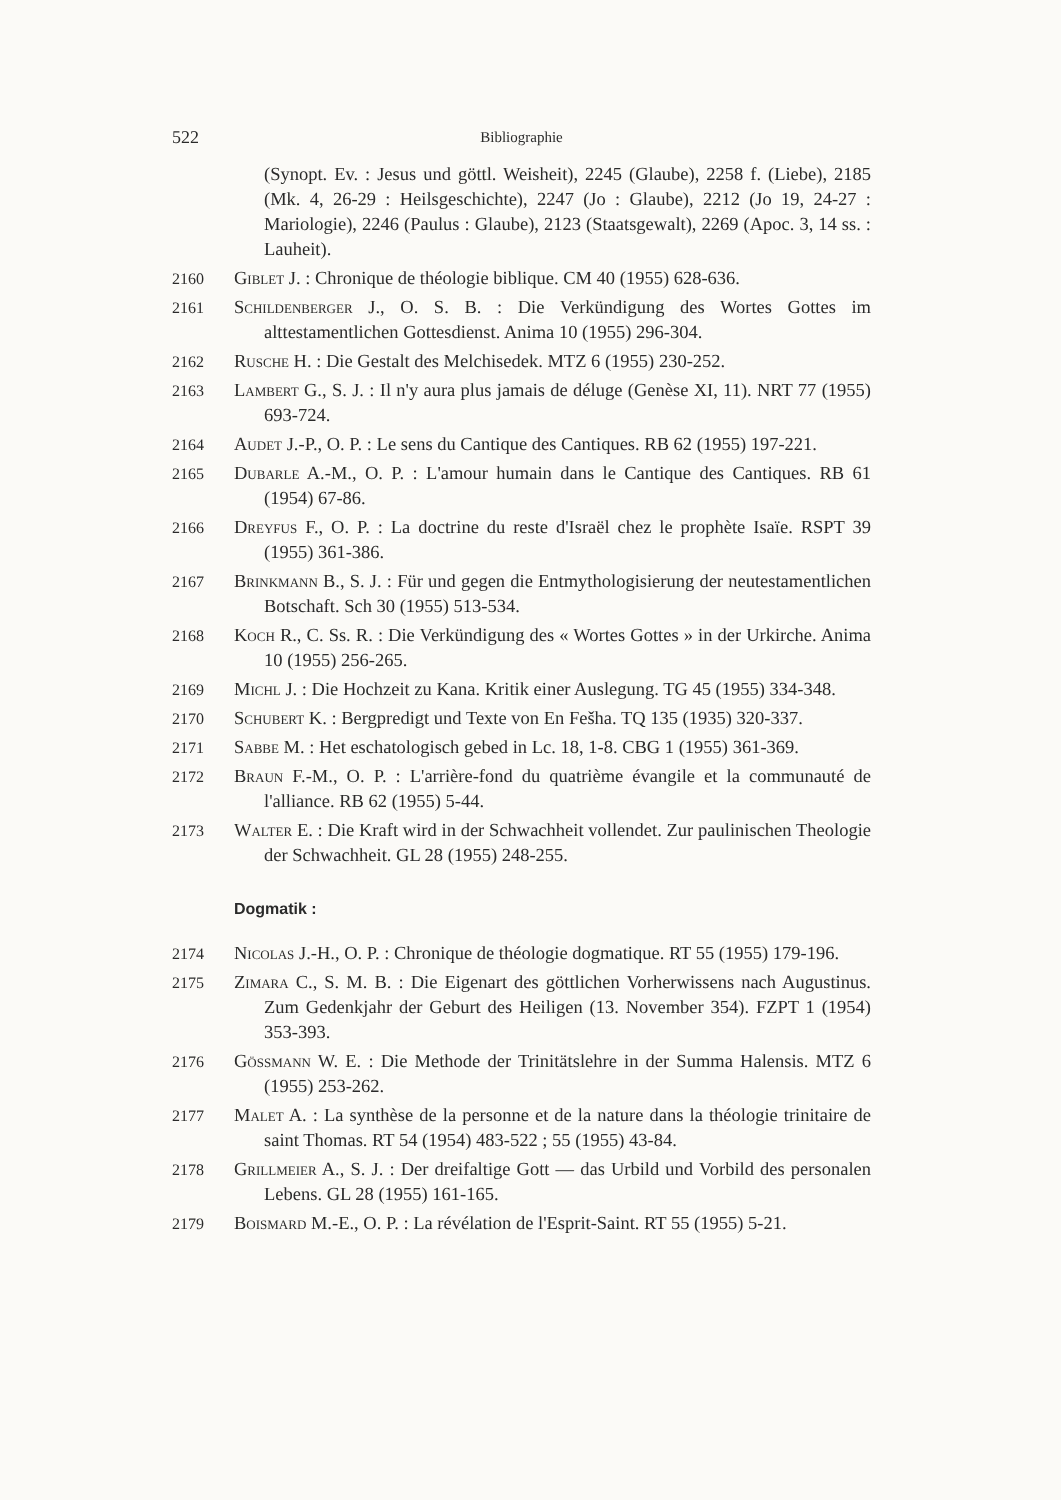522 Bibliographie
(Synopt. Ev. : Jesus und göttl. Weisheit), 2245 (Glaube), 2258 f. (Liebe), 2185 (Mk. 4, 26-29 : Heilsgeschichte), 2247 (Jo : Glaube), 2212 (Jo 19, 24-27 : Mariologie), 2246 (Paulus : Glaube), 2123 (Staatsgewalt), 2269 (Apoc. 3, 14 ss. : Lauheit).
2160
Giblet J. : Chronique de théologie biblique. CM 40 (1955) 628-636.
2161
Schildenberger J., O. S. B. : Die Verkündigung des Wortes Gottes im alttestamentlichen Gottesdienst. Anima 10 (1955) 296-304.
2162
Rusche H. : Die Gestalt des Melchisedek. MTZ 6 (1955) 230-252.
2163
Lambert G., S. J. : Il n'y aura plus jamais de déluge (Genèse XI, 11). NRT 77 (1955) 693-724.
2164
Audet J.-P., O. P. : Le sens du Cantique des Cantiques. RB 62 (1955) 197-221.
2165
Dubarle A.-M., O. P. : L'amour humain dans le Cantique des Cantiques. RB 61 (1954) 67-86.
2166
Dreyfus F., O. P. : La doctrine du reste d'Israël chez le prophète Isaïe. RSPT 39 (1955) 361-386.
2167
Brinkmann B., S. J. : Für und gegen die Entmythologisierung der neutestamentlichen Botschaft. Sch 30 (1955) 513-534.
2168
Koch R., C. Ss. R. : Die Verkündigung des « Wortes Gottes » in der Urkirche. Anima 10 (1955) 256-265.
2169
Michl J. : Die Hochzeit zu Kana. Kritik einer Auslegung. TG 45 (1955) 334-348.
2170
Schubert K. : Bergpredigt und Texte von En Fešha. TQ 135 (1935) 320-337.
2171
Sabbe M. : Het eschatologisch gebed in Lc. 18, 1-8. CBG 1 (1955) 361-369.
2172
Braun F.-M., O. P. : L'arrière-fond du quatrième évangile et la communauté de l'alliance. RB 62 (1955) 5-44.
2173
Walter E. : Die Kraft wird in der Schwachheit vollendet. Zur paulinischen Theologie der Schwachheit. GL 28 (1955) 248-255.
Dogmatik :
2174
Nicolas J.-H., O. P. : Chronique de théologie dogmatique. RT 55 (1955) 179-196.
2175
Zimara C., S. M. B. : Die Eigenart des göttlichen Vorherwissens nach Augustinus. Zum Gedenkjahr der Geburt des Heiligen (13. November 354). FZPT 1 (1954) 353-393.
2176
Gössmann W. E. : Die Methode der Trinitätslehre in der Summa Halensis. MTZ 6 (1955) 253-262.
2177
Malet A. : La synthèse de la personne et de la nature dans la théologie trinitaire de saint Thomas. RT 54 (1954) 483-522 ; 55 (1955) 43-84.
2178
Grillmeier A., S. J. : Der dreifaltige Gott — das Urbild und Vorbild des personalen Lebens. GL 28 (1955) 161-165.
2179
Boismard M.-E., O. P. : La révélation de l'Esprit-Saint. RT 55 (1955) 5-21.